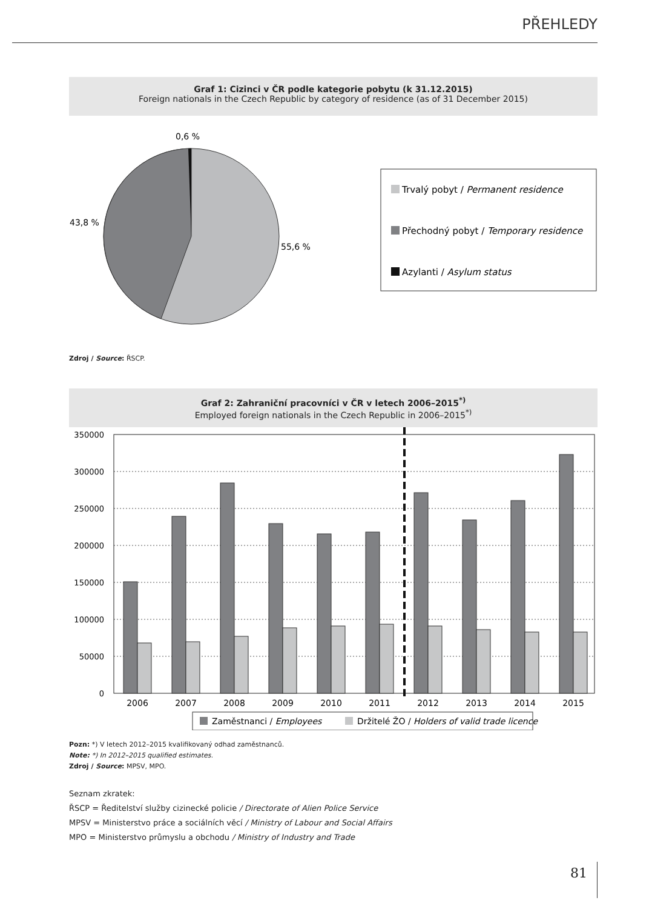PŘEHLEDY
Graf 1: Cizinci v ČR podle kategorie pobytu (k 31.12.2015)
Foreign nationals in the Czech Republic by category of residence (as of 31 December 2015)
0,6 %
43,8 %
55,6 %
Trvalý pobyt / Permanent residence
Přechodný pobyt / Temporary residence
Azylanti / Asylum status
Zdroj / Source: ŘSCP.
Graf 2: Zahraniční pracovníci v ČR v letech 2006–2015<sup>*)</sup>
Employed foreign nationals in the Czech Republic in 2006–2015<sup>*)</sup>
350000
300000
250000
200000
150000
100000
50000
0
2006
2007
2008
2009
2010
2011
2012
2013
2014
2015
Zaměstnanci / Employees
Držitelé ŽO / Holders of valid trade licence
Pozn: *) V letech 2012–2015 kvalifikovaný odhad zaměstnanců.
Note: *) In 2012–2015 qualified estimates.
Zdroj / Source: MPSV, MPO.
Seznam zkratek:
ŘSCP = Ředitelství služby cizinecké policie / Directorate of Alien Police Service
MPSV = Ministerstvo práce a sociálních věcí / Ministry of Labour and Social Affairs
MPO = Ministerstvo průmyslu a obchodu / Ministry of Industry and Trade
81